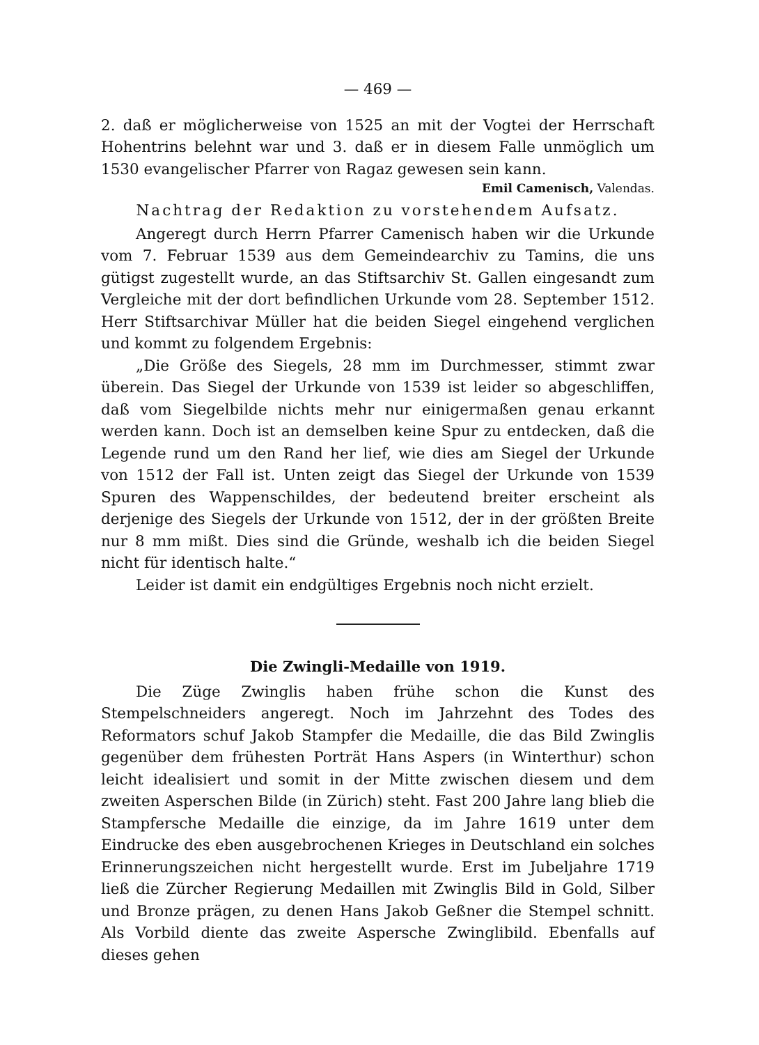— 469 —
2. daß er möglicherweise von 1525 an mit der Vogtei der Herrschaft Hohentrins belehnt war und 3. daß er in diesem Falle unmöglich um 1530 evangelischer Pfarrer von Ragaz gewesen sein kann.
Emil Camenisch, Valendas.
Nachtrag der Redaktion zu vorstehendem Aufsatz.
Angeregt durch Herrn Pfarrer Camenisch haben wir die Urkunde vom 7. Februar 1539 aus dem Gemeindearchiv zu Tamins, die uns gütigst zugestellt wurde, an das Stiftsarchiv St. Gallen eingesandt zum Vergleiche mit der dort befindlichen Urkunde vom 28. September 1512. Herr Stiftsarchivar Müller hat die beiden Siegel eingehend verglichen und kommt zu folgendem Ergebnis:
„Die Größe des Siegels, 28 mm im Durchmesser, stimmt zwar überein. Das Siegel der Urkunde von 1539 ist leider so abgeschliffen, daß vom Siegelbilde nichts mehr nur einigermaßen genau erkannt werden kann. Doch ist an demselben keine Spur zu entdecken, daß die Legende rund um den Rand her lief, wie dies am Siegel der Urkunde von 1512 der Fall ist. Unten zeigt das Siegel der Urkunde von 1539 Spuren des Wappenschildes, der bedeutend breiter erscheint als derjenige des Siegels der Urkunde von 1512, der in der größten Breite nur 8 mm mißt. Dies sind die Gründe, weshalb ich die beiden Siegel nicht für identisch halte.“
Leider ist damit ein endgültiges Ergebnis noch nicht erzielt.
Die Zwingli-Medaille von 1919.
Die Züge Zwinglis haben frühe schon die Kunst des Stempelschneiders angeregt. Noch im Jahrzehnt des Todes des Reformators schuf Jakob Stampfer die Medaille, die das Bild Zwinglis gegenüber dem frühesten Porträt Hans Aspers (in Winterthur) schon leicht idealisiert und somit in der Mitte zwischen diesem und dem zweiten Asperschen Bilde (in Zürich) steht. Fast 200 Jahre lang blieb die Stampfersche Medaille die einzige, da im Jahre 1619 unter dem Eindrucke des eben ausgebrochenen Krieges in Deutschland ein solches Erinnerungszeichen nicht hergestellt wurde. Erst im Jubeljahre 1719 ließ die Zürcher Regierung Medaillen mit Zwinglis Bild in Gold, Silber und Bronze prägen, zu denen Hans Jakob Geßner die Stempel schnitt. Als Vorbild diente das zweite Aspersche Zwinglibild. Ebenfalls auf dieses gehen